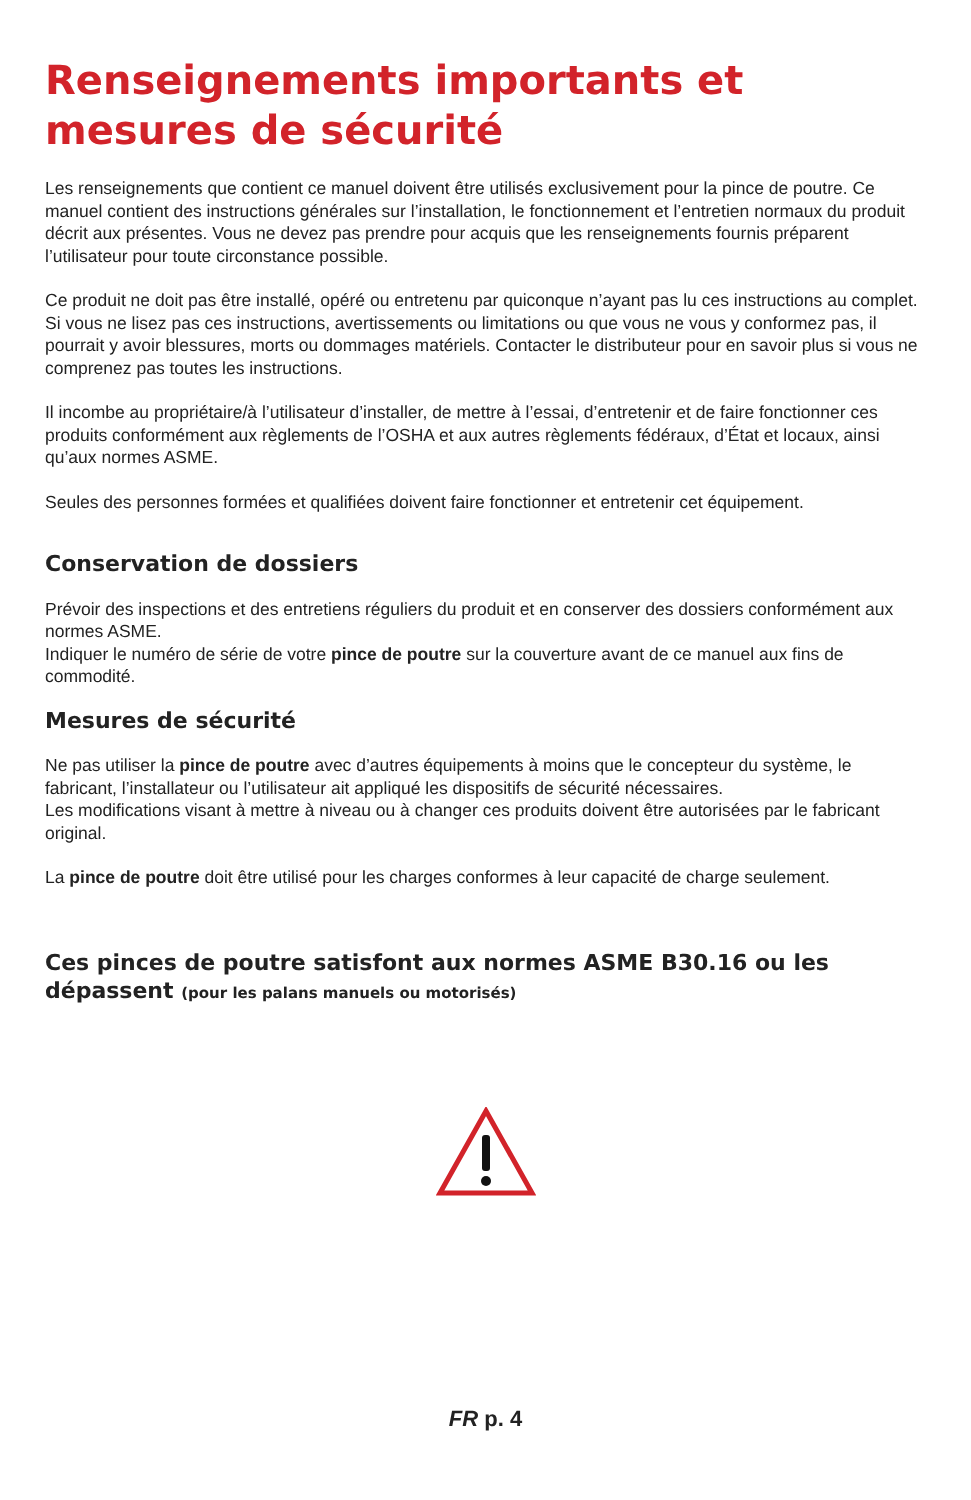Renseignements importants et
mesures de sécurité
Les renseignements que contient ce manuel doivent être utilisés exclusivement pour la pince de poutre. Ce manuel contient des instructions générales sur l’installation, le fonctionnement et l’entretien normaux du produit décrit aux présentes. Vous ne devez pas prendre pour acquis que les renseignements fournis préparent l’utilisateur pour toute circonstance possible.
Ce produit ne doit pas être installé, opéré ou entretenu par quiconque n’ayant pas lu ces instructions au complet. Si vous ne lisez pas ces instructions, avertissements ou limitations ou que vous ne vous y conformez pas, il pourrait y avoir blessures, morts ou dommages matériels. Contacter le distributeur pour en savoir plus si vous ne comprenez pas toutes les instructions.
Il incombe au propriétaire/à l’utilisateur d’installer, de mettre à l’essai, d’entretenir et de faire fonctionner ces produits conformément aux règlements de l’OSHA et aux autres règlements fédéraux, d’État et locaux, ainsi qu’aux normes ASME.
Seules des personnes formées et qualifiées doivent faire fonctionner et entretenir cet équipement.
Conservation de dossiers
Prévoir des inspections et des entretiens réguliers du produit et en conserver des dossiers conformément aux normes ASME.
Indiquer le numéro de série de votre pince de poutre sur la couverture avant de ce manuel aux fins de commodité.
Mesures de sécurité
Ne pas utiliser la pince de poutre avec d’autres équipements à moins que le concepteur du système, le fabricant, l’installateur ou l’utilisateur ait appliqué les dispositifs de sécurité nécessaires.
Les modifications visant à mettre à niveau ou à changer ces produits doivent être autorisées par le fabricant original.
La pince de poutre doit être utilisé pour les charges conformes à leur capacité de charge seulement.
Ces pinces de poutre satisfont aux normes ASME B30.16 ou les dépassent (pour les palans manuels ou motorisés)
FR p. 4